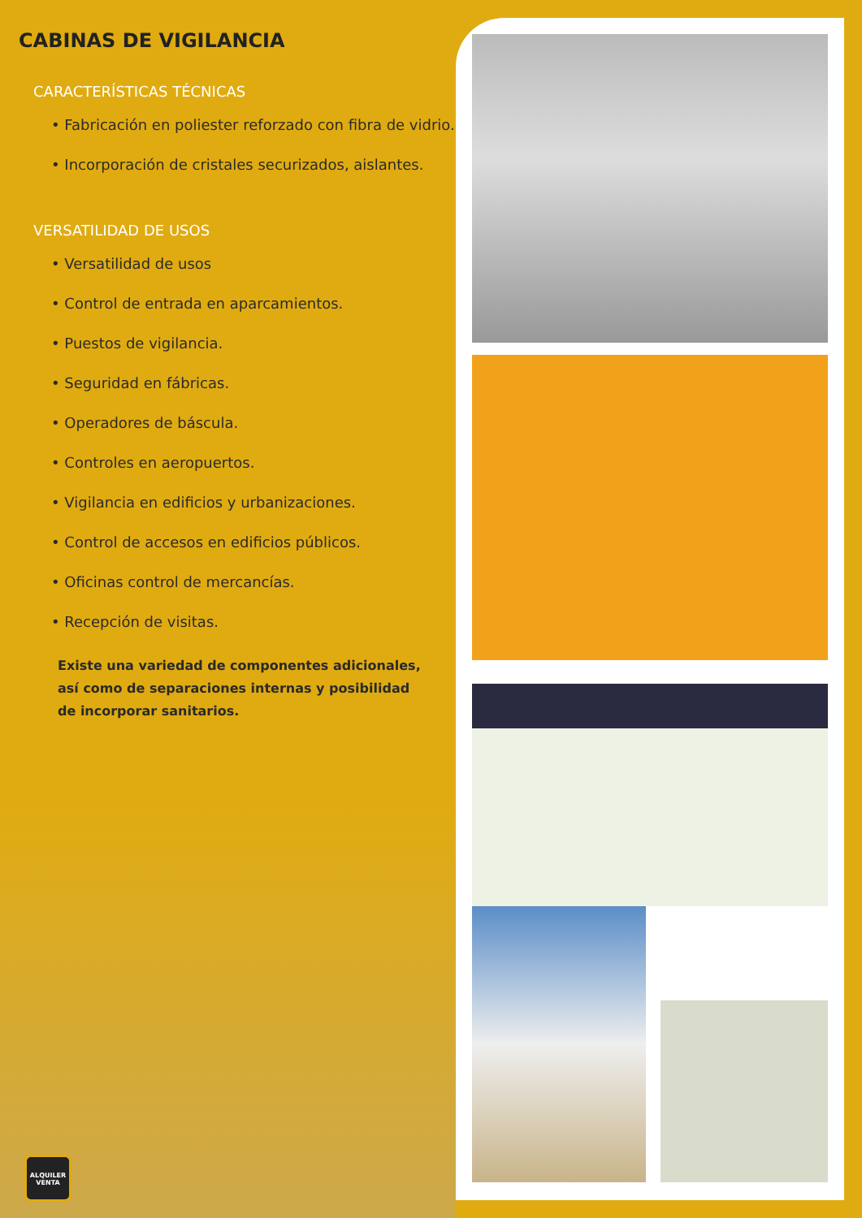CABINAS DE VIGILANCIA
CARACTERÍSTICAS TÉCNICAS
• Fabricación en poliester reforzado con fibra de vidrio.
• Incorporación de cristales securizados, aislantes.
VERSATILIDAD DE USOS
• Versatilidad de usos
• Control de entrada en aparcamientos.
• Puestos de vigilancia.
• Seguridad en fábricas.
• Operadores de báscula.
• Controles en aeropuertos.
• Vigilancia en edificios y urbanizaciones.
• Control de accesos en edificios públicos.
• Oficinas control de mercancías.
• Recepción de visitas.
Existe una variedad de componentes adicionales,
así como de separaciones internas y posibilidad
de incorporar sanitarios.
ALQUILER
VENTA